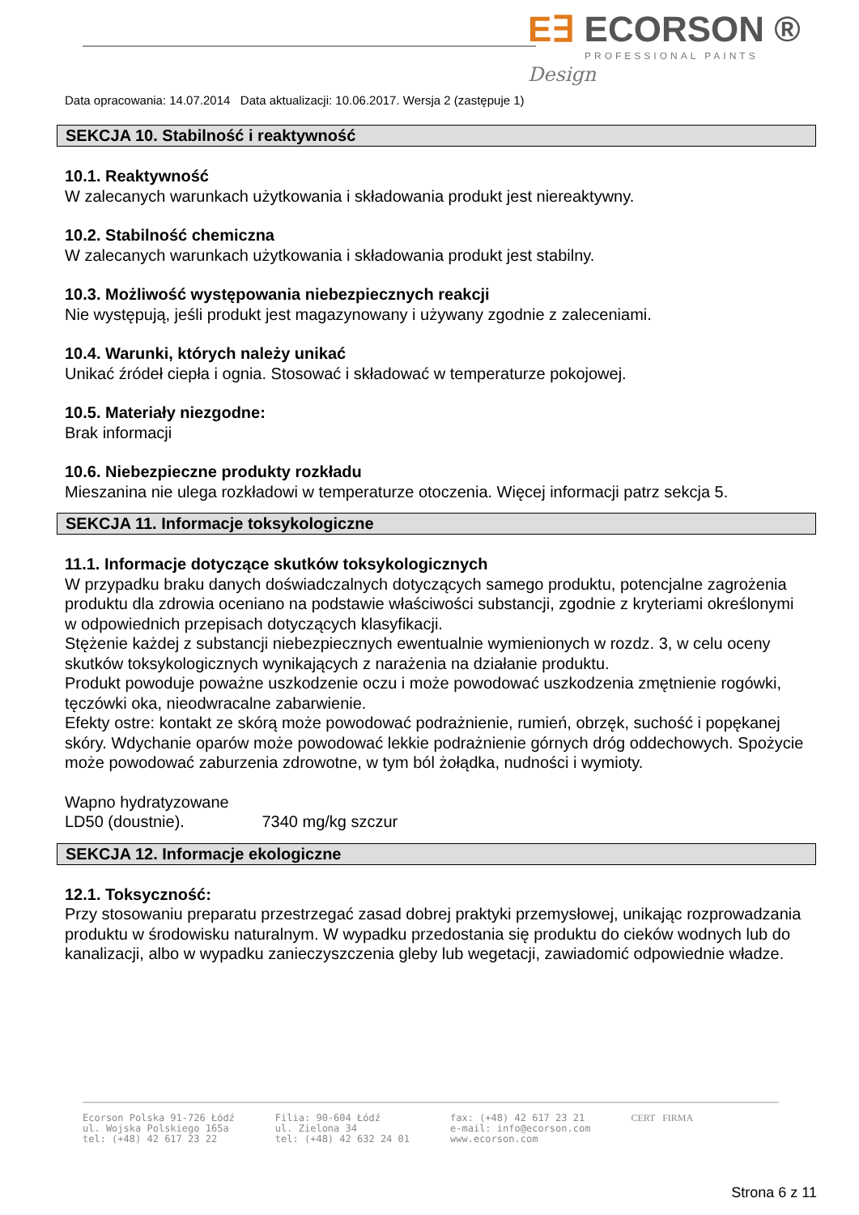E∃ ECORSON ®
PROFESSIONAL PAINTS
Design
Data opracowania: 14.07.2014 Data aktualizacji: 10.06.2017. Wersja 2 (zastępuje 1)
SEKCJA 10. Stabilność i reaktywność
10.1. Reaktywność
W zalecanych warunkach użytkowania i składowania produkt jest niereaktywny.
10.2. Stabilność chemiczna
W zalecanych warunkach użytkowania i składowania produkt jest stabilny.
10.3. Możliwość występowania niebezpiecznych reakcji
Nie występują, jeśli produkt jest magazynowany i używany zgodnie z zaleceniami.
10.4. Warunki, których należy unikać
Unikać źródeł ciepła i ognia. Stosować i składować w temperaturze pokojowej.
10.5. Materiały niezgodne:
Brak informacji
10.6. Niebezpieczne produkty rozkładu
Mieszanina nie ulega rozkładowi w temperaturze otoczenia. Więcej informacji patrz sekcja 5.
SEKCJA 11. Informacje toksykologiczne
11.1. Informacje dotyczące skutków toksykologicznych
W przypadku braku danych doświadczalnych dotyczących samego produktu, potencjalne zagrożenia produktu dla zdrowia oceniano na podstawie właściwości substancji, zgodnie z kryteriami określonymi w odpowiednich przepisach dotyczących klasyfikacji.
Stężenie każdej z substancji niebezpiecznych ewentualnie wymienionych w rozdz. 3, w celu oceny skutków toksykologicznych wynikających z narażenia na działanie produktu.
Produkt powoduje poważne uszkodzenie oczu i może powodować uszkodzenia zmętnienie rogówki, tęczówki oka, nieodwracalne zabarwienie.
Efekty ostre: kontakt ze skórą może powodować podrażnienie, rumień, obrzęk, suchość i popękanej skóry. Wdychanie oparów może powodować lekkie podrażnienie górnych dróg oddechowych. Spożycie może powodować zaburzenia zdrowotne, w tym ból żołądka, nudności i wymioty.
Wapno hydratyzowane
LD50 (doustnie). 7340 mg/kg szczur
SEKCJA 12. Informacje ekologiczne
12.1. Toksyczność:
Przy stosowaniu preparatu przestrzegać zasad dobrej praktyki przemysłowej, unikając rozprowadzania produktu w środowisku naturalnym. W wypadku przedostania się produktu do cieków wodnych lub do kanalizacji, albo w wypadku zanieczyszczenia gleby lub wegetacji, zawiadomić odpowiednie władze.
Ecorson Polska 91-726 Łódź
ul. Wojska Polskiego 165a
tel: (+48) 42 617 23 22
Filia: 90-604 Łódź
ul. Zielona 34
tel: (+48) 42 632 24 01
fax: (+48) 42 617 23 21
e-mail: info@ecorson.com
www.ecorson.com
CERT FIRMA
Strona 6 z 11